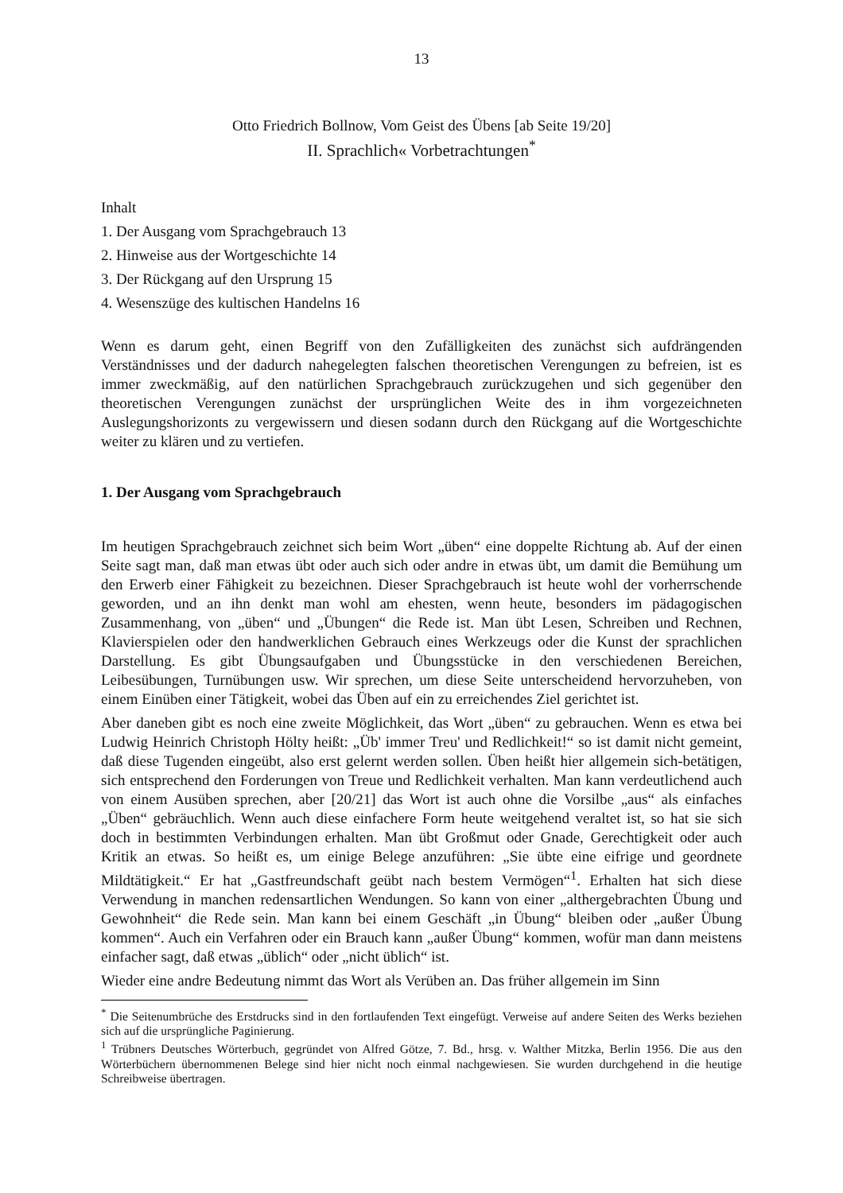13
Otto Friedrich Bollnow, Vom Geist des Übens [ab Seite 19/20]
II. Sprachlich« Vorbetrachtungen<sup>*</sup>
Inhalt
1. Der Ausgang vom Sprachgebrauch 13
2. Hinweise aus der Wortgeschichte 14
3. Der Rückgang auf den Ursprung 15
4. Wesenszüge des kultischen Handelns 16
Wenn es darum geht, einen Begriff von den Zufälligkeiten des zunächst sich aufdrängenden Verständnisses und der dadurch nahegelegten falschen theoretischen Verengungen zu befreien, ist es immer zweckmäßig, auf den natürlichen Sprachgebrauch zurückzugehen und sich gegenüber den theoretischen Verengungen zunächst der ursprünglichen Weite des in ihm vorgezeichneten Auslegungshorizonts zu vergewissern und diesen sodann durch den Rückgang auf die Wortgeschichte weiter zu klären und zu vertiefen.
1. Der Ausgang vom Sprachgebrauch
Im heutigen Sprachgebrauch zeichnet sich beim Wort „üben“ eine doppelte Richtung ab. Auf der einen Seite sagt man, daß man etwas übt oder auch sich oder andre in etwas übt, um damit die Bemühung um den Erwerb einer Fähigkeit zu bezeichnen. Dieser Sprachgebrauch ist heute wohl der vorherrschende geworden, und an ihn denkt man wohl am ehesten, wenn heute, besonders im pädagogischen Zusammenhang, von „üben“ und „Übungen“ die Rede ist. Man übt Lesen, Schreiben und Rechnen, Klavierspielen oder den handwerklichen Gebrauch eines Werkzeugs oder die Kunst der sprachlichen Darstellung. Es gibt Übungsaufgaben und Übungsstücke in den verschiedenen Bereichen, Leibesübungen, Turnübungen usw. Wir sprechen, um diese Seite unterscheidend hervorzuheben, von einem Einüben einer Tätigkeit, wobei das Üben auf ein zu erreichendes Ziel gerichtet ist.
Aber daneben gibt es noch eine zweite Möglichkeit, das Wort „üben“ zu gebrauchen. Wenn es etwa bei Ludwig Heinrich Christoph Hölty heißt: „Üb' immer Treu' und Redlichkeit!“ so ist damit nicht gemeint, daß diese Tugenden eingeübt, also erst gelernt werden sollen. Üben heißt hier allgemein sich-betätigen, sich entsprechend den Forderungen von Treue und Redlichkeit verhalten. Man kann verdeutlichend auch von einem Ausüben sprechen, aber [20/21] das Wort ist auch ohne die Vorsilbe „aus“ als einfaches „Üben“ gebräuchlich. Wenn auch diese einfachere Form heute weitgehend veraltet ist, so hat sie sich doch in bestimmten Verbindungen erhalten. Man übt Großmut oder Gnade, Gerechtigkeit oder auch Kritik an etwas. So heißt es, um einige Belege anzuführen: „Sie übte eine eifrige und geordnete Mildtätigkeit.“ Er hat „Gastfreundschaft geübt nach bestem Vermögen“<sup>1</sup>. Erhalten hat sich diese Verwendung in manchen redensartlichen Wendungen. So kann von einer „althergebrachten Übung und Gewohnheit“ die Rede sein. Man kann bei einem Geschäft „in Übung“ bleiben oder „außer Übung kommen“. Auch ein Verfahren oder ein Brauch kann „außer Übung“ kommen, wofür man dann meistens einfacher sagt, daß etwas „üblich“ oder „nicht üblich“ ist.
Wieder eine andre Bedeutung nimmt das Wort als Verüben an. Das früher allgemein im Sinn
<sup>*</sup> Die Seitenumbrüche des Erstdrucks sind in den fortlaufenden Text eingefügt. Verweise auf andere Seiten des Werks beziehen sich auf die ursprüngliche Paginierung.
<sup>1</sup> Trübners Deutsches Wörterbuch, gegründet von Alfred Götze, 7. Bd., hrsg. v. Walther Mitzka, Berlin 1956. Die aus den Wörterbüchern übernommenen Belege sind hier nicht noch einmal nachgewiesen. Sie wurden durchgehend in die heutige Schreibweise übertragen.